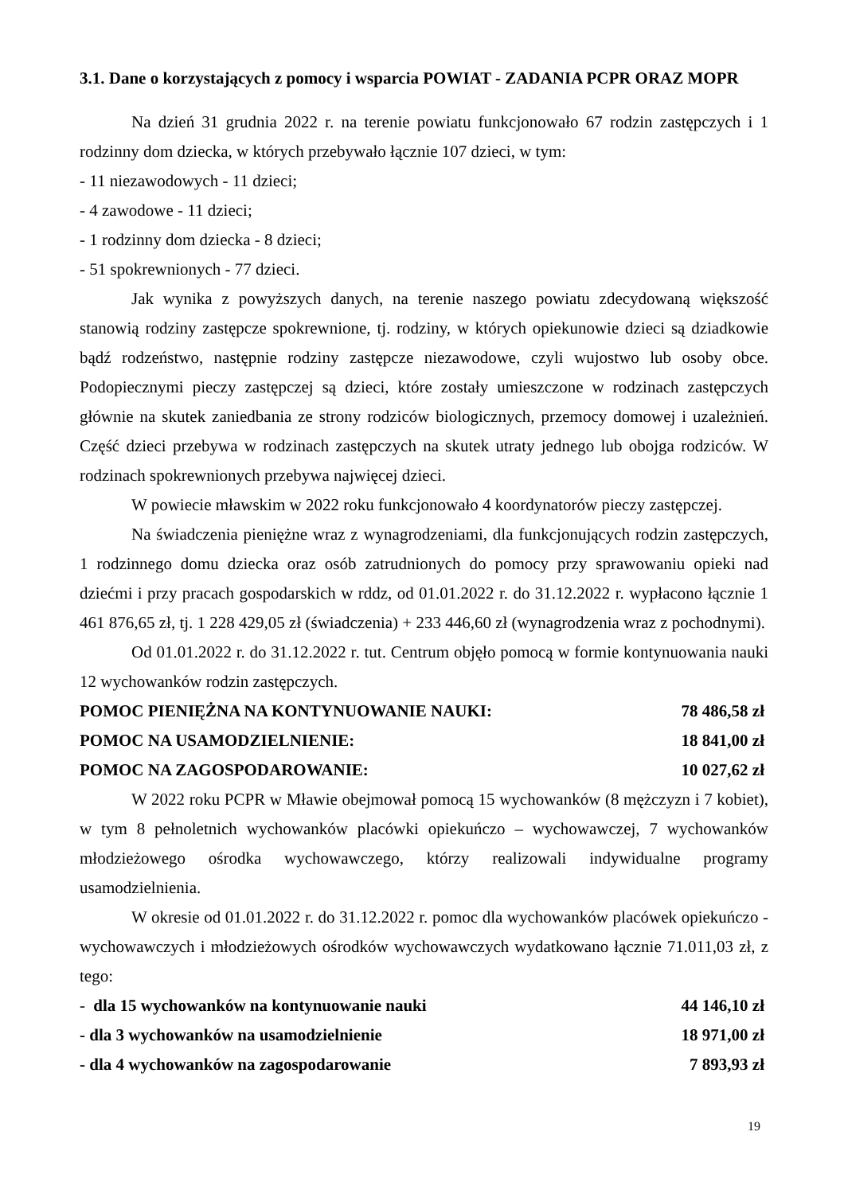3.1. Dane o korzystających z pomocy i wsparcia POWIAT - ZADANIA PCPR ORAZ MOPR
Na dzień 31 grudnia 2022 r. na terenie powiatu funkcjonowało 67 rodzin zastępczych i 1 rodzinny dom dziecka, w których przebywało łącznie 107 dzieci, w tym:
- 11 niezawodowych - 11 dzieci;
- 4 zawodowe - 11 dzieci;
- 1 rodzinny dom dziecka - 8 dzieci;
- 51 spokrewnionych - 77 dzieci.
Jak wynika z powyższych danych, na terenie naszego powiatu zdecydowaną większość stanowią rodziny zastępcze spokrewnione, tj. rodziny, w których opiekunowie dzieci są dziadkowie bądź rodzeństwo, następnie rodziny zastępcze niezawodowe, czyli wujostwo lub osoby obce. Podopiecznymi pieczy zastępczej są dzieci, które zostały umieszczone w rodzinach zastępczych głównie na skutek zaniedbania ze strony rodziców biologicznych, przemocy domowej i uzależnień. Część dzieci przebywa w rodzinach zastępczych na skutek utraty jednego lub obojga rodziców. W rodzinach spokrewnionych przebywa najwięcej dzieci.
W powiecie mławskim w 2022 roku funkcjonowało 4 koordynatorów pieczy zastępczej.
Na świadczenia pieniężne wraz z wynagrodzeniami, dla funkcjonujących rodzin zastępczych, 1 rodzinnego domu dziecka oraz osób zatrudnionych do pomocy przy sprawowaniu opieki nad dziećmi i przy pracach gospodarskich w rddz, od 01.01.2022 r. do 31.12.2022 r. wypłacono łącznie 1 461 876,65 zł, tj. 1 228 429,05 zł (świadczenia) + 233 446,60 zł (wynagrodzenia wraz z pochodnymi).
Od 01.01.2022 r. do 31.12.2022 r. tut. Centrum objęło pomocą w formie kontynuowania nauki 12 wychowanków rodzin zastępczych.
POMOC PIENIĘŻNA NA KONTYNUOWANIE NAUKI: 78 486,58 zł
POMOC NA USAMODZIELNIENIE: 18 841,00 zł
POMOC NA ZAGOSPODAROWANIE: 10 027,62 zł
W 2022 roku PCPR w Mławie obejmował pomocą 15 wychowanków (8 mężczyzn i 7 kobiet), w tym 8 pełnoletnich wychowanków placówki opiekuńczo – wychowawczej, 7 wychowanków młodzieżowego ośrodka wychowawczego, którzy realizowali indywidualne programy usamodzielnienia.
W okresie od 01.01.2022 r. do 31.12.2022 r. pomoc dla wychowanków placówek opiekuńczo - wychowawczych i młodzieżowych ośrodków wychowawczych wydatkowano łącznie 71.011,03 zł, z tego:
- dla 15 wychowanków na kontynuowanie nauki 44 146,10 zł
- dla 3 wychowanków na usamodzielnienie 18 971,00 zł
- dla 4 wychowanków na zagospodarowanie 7 893,93 zł
19